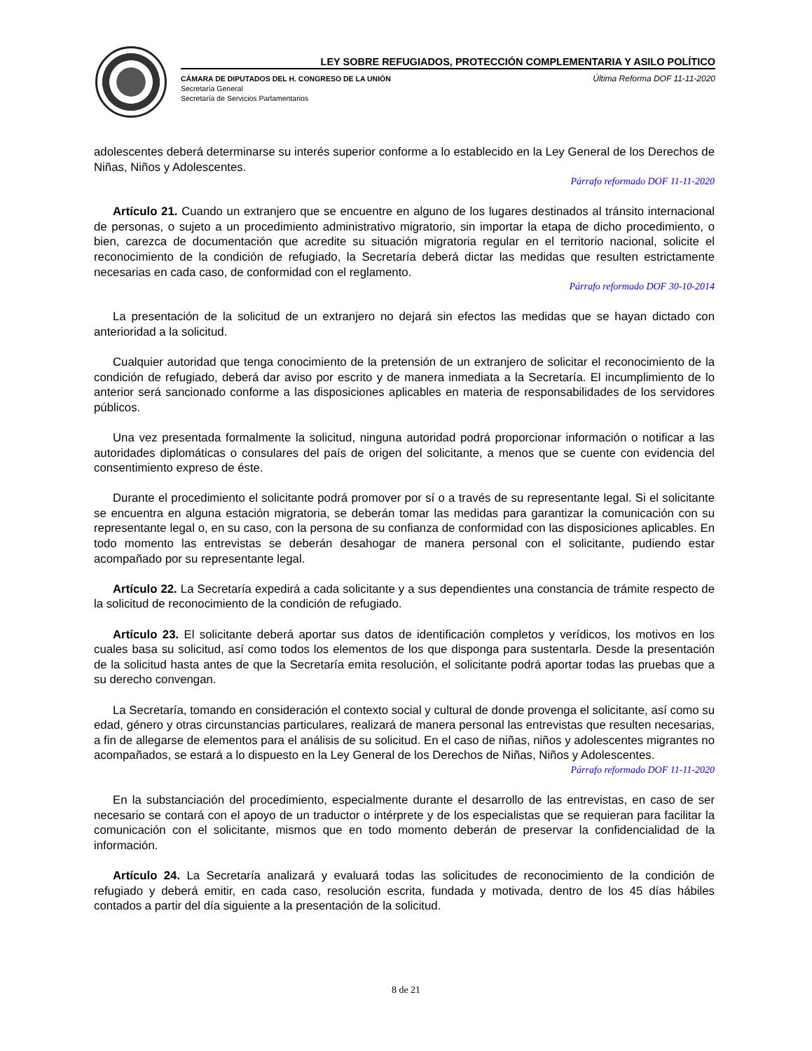LEY SOBRE REFUGIADOS, PROTECCIÓN COMPLEMENTARIA Y ASILO POLÍTICO
CÁMARA DE DIPUTADOS DEL H. CONGRESO DE LA UNIÓN
Secretaría General
Secretaría de Servicios Parlamentarios
Última Reforma DOF 11-11-2020
adolescentes deberá determinarse su interés superior conforme a lo establecido en la Ley General de los Derechos de Niñas, Niños y Adolescentes.
Párrafo reformado DOF 11-11-2020
Artículo 21. Cuando un extranjero que se encuentre en alguno de los lugares destinados al tránsito internacional de personas, o sujeto a un procedimiento administrativo migratorio, sin importar la etapa de dicho procedimiento, o bien, carezca de documentación que acredite su situación migratoria regular en el territorio nacional, solicite el reconocimiento de la condición de refugiado, la Secretaría deberá dictar las medidas que resulten estrictamente necesarias en cada caso, de conformidad con el reglamento.
Párrafo reformado DOF 30-10-2014
La presentación de la solicitud de un extranjero no dejará sin efectos las medidas que se hayan dictado con anterioridad a la solicitud.
Cualquier autoridad que tenga conocimiento de la pretensión de un extranjero de solicitar el reconocimiento de la condición de refugiado, deberá dar aviso por escrito y de manera inmediata a la Secretaría. El incumplimiento de lo anterior será sancionado conforme a las disposiciones aplicables en materia de responsabilidades de los servidores públicos.
Una vez presentada formalmente la solicitud, ninguna autoridad podrá proporcionar información o notificar a las autoridades diplomáticas o consulares del país de origen del solicitante, a menos que se cuente con evidencia del consentimiento expreso de éste.
Durante el procedimiento el solicitante podrá promover por sí o a través de su representante legal. Si el solicitante se encuentra en alguna estación migratoria, se deberán tomar las medidas para garantizar la comunicación con su representante legal o, en su caso, con la persona de su confianza de conformidad con las disposiciones aplicables. En todo momento las entrevistas se deberán desahogar de manera personal con el solicitante, pudiendo estar acompañado por su representante legal.
Artículo 22. La Secretaría expedirá a cada solicitante y a sus dependientes una constancia de trámite respecto de la solicitud de reconocimiento de la condición de refugiado.
Artículo 23. El solicitante deberá aportar sus datos de identificación completos y verídicos, los motivos en los cuales basa su solicitud, así como todos los elementos de los que disponga para sustentarla. Desde la presentación de la solicitud hasta antes de que la Secretaría emita resolución, el solicitante podrá aportar todas las pruebas que a su derecho convengan.
La Secretaría, tomando en consideración el contexto social y cultural de donde provenga el solicitante, así como su edad, género y otras circunstancias particulares, realizará de manera personal las entrevistas que resulten necesarias, a fin de allegarse de elementos para el análisis de su solicitud. En el caso de niñas, niños y adolescentes migrantes no acompañados, se estará a lo dispuesto en la Ley General de los Derechos de Niñas, Niños y Adolescentes.
Párrafo reformado DOF 11-11-2020
En la substanciación del procedimiento, especialmente durante el desarrollo de las entrevistas, en caso de ser necesario se contará con el apoyo de un traductor o intérprete y de los especialistas que se requieran para facilitar la comunicación con el solicitante, mismos que en todo momento deberán de preservar la confidencialidad de la información.
Artículo 24. La Secretaría analizará y evaluará todas las solicitudes de reconocimiento de la condición de refugiado y deberá emitir, en cada caso, resolución escrita, fundada y motivada, dentro de los 45 días hábiles contados a partir del día siguiente a la presentación de la solicitud.
8 de 21